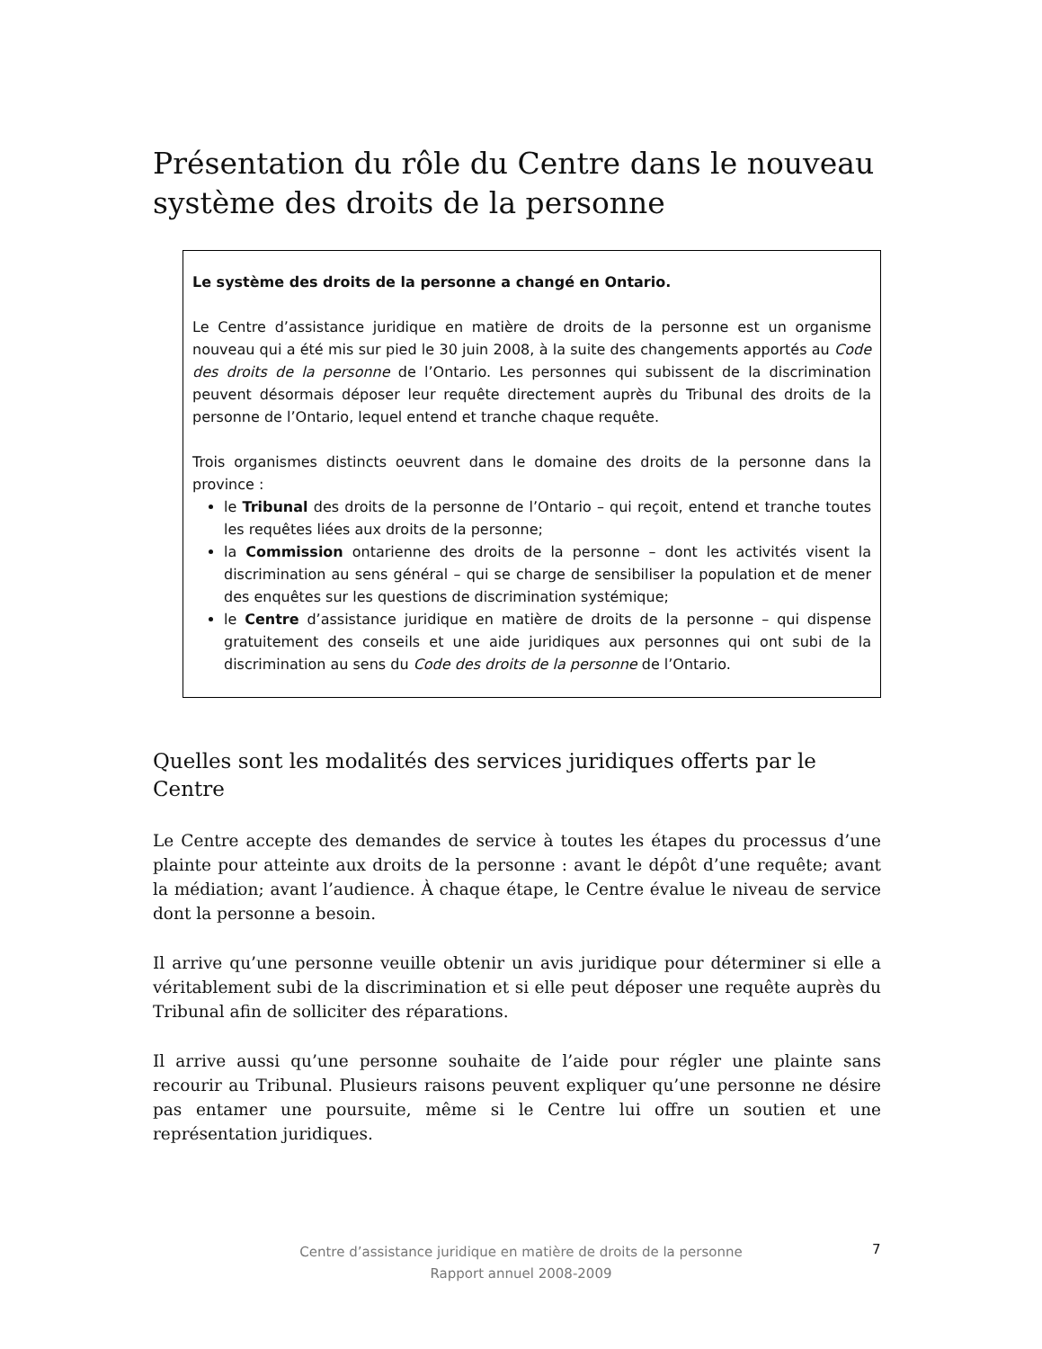Présentation du rôle du Centre dans le nouveau système des droits de la personne
Le système des droits de la personne a changé en Ontario.
Le Centre d’assistance juridique en matière de droits de la personne est un organisme nouveau qui a été mis sur pied le 30 juin 2008, à la suite des changements apportés au Code des droits de la personne de l’Ontario. Les personnes qui subissent de la discrimination peuvent désormais déposer leur requête directement auprès du Tribunal des droits de la personne de l’Ontario, lequel entend et tranche chaque requête.
Trois organismes distincts oeuvrent dans le domaine des droits de la personne dans la province :
le Tribunal des droits de la personne de l’Ontario – qui reçoit, entend et tranche toutes les requêtes liées aux droits de la personne;
la Commission ontarienne des droits de la personne – dont les activités visent la discrimination au sens général – qui se charge de sensibiliser la population et de mener des enquêtes sur les questions de discrimination systémique;
le Centre d’assistance juridique en matière de droits de la personne – qui dispense gratuitement des conseils et une aide juridiques aux personnes qui ont subi de la discrimination au sens du Code des droits de la personne de l’Ontario.
Quelles sont les modalités des services juridiques offerts par le Centre
Le Centre accepte des demandes de service à toutes les étapes du processus d’une plainte pour atteinte aux droits de la personne : avant le dépôt d’une requête; avant la médiation; avant l’audience. À chaque étape, le Centre évalue le niveau de service dont la personne a besoin.
Il arrive qu’une personne veuille obtenir un avis juridique pour déterminer si elle a véritablement subi de la discrimination et si elle peut déposer une requête auprès du Tribunal afin de solliciter des réparations.
Il arrive aussi qu’une personne souhaite de l’aide pour régler une plainte sans recourir au Tribunal. Plusieurs raisons peuvent expliquer qu’une personne ne désire pas entamer une poursuite, même si le Centre lui offre un soutien et une représentation juridiques.
Centre d’assistance juridique en matière de droits de la personne
Rapport annuel 2008-2009
7